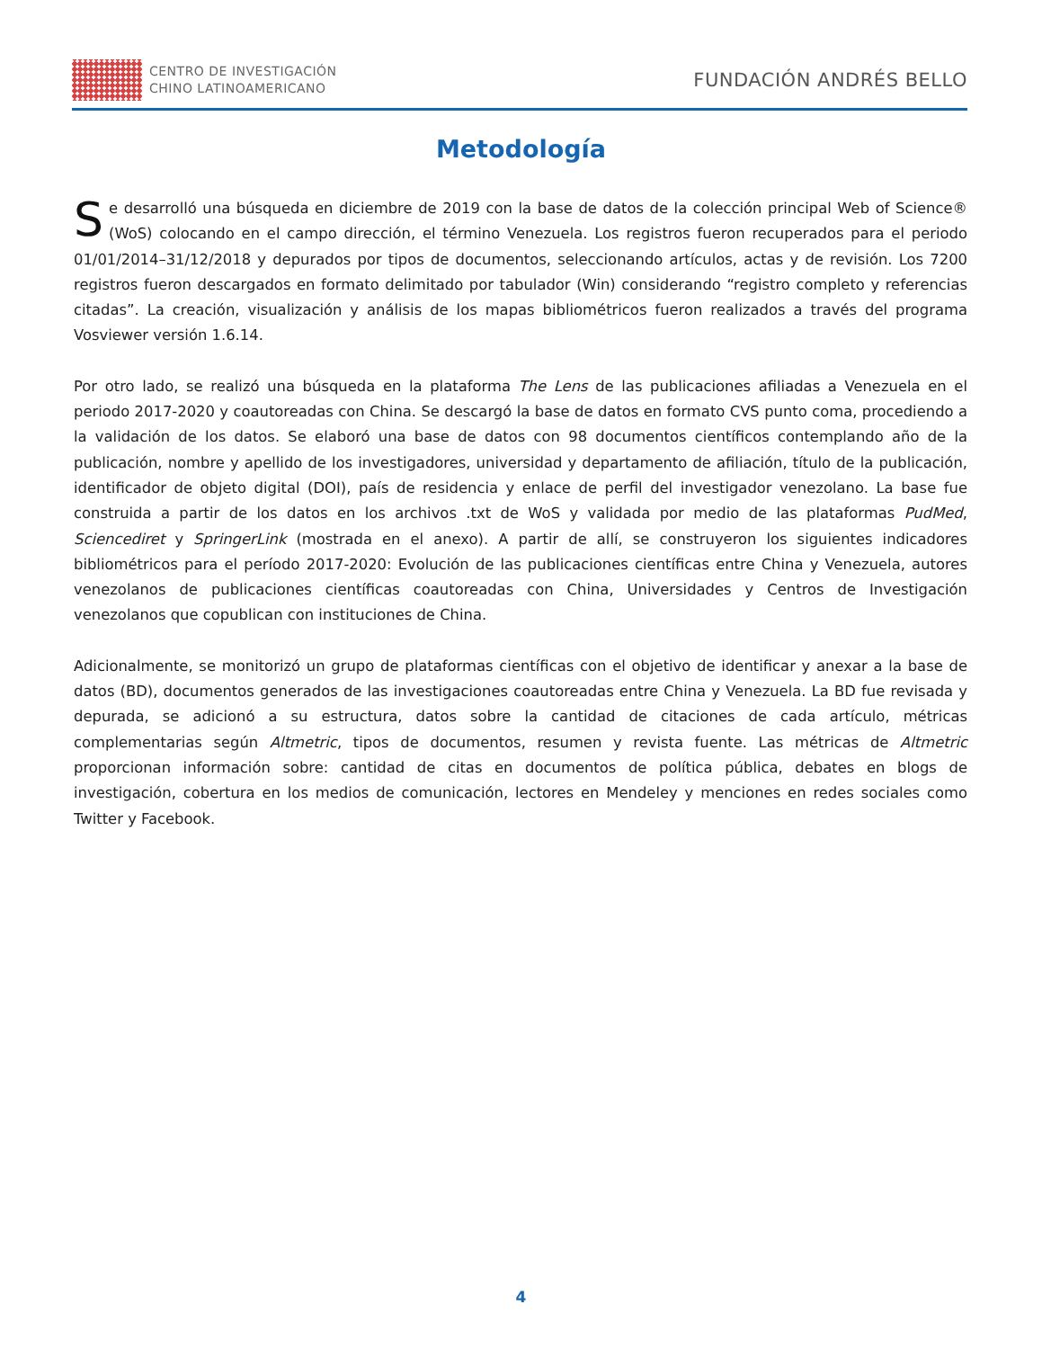CENTRO DE INVESTIGACIÓN
CHINO LATINOAMERICANO
FUNDACIÓN ANDRÉS BELLO
Metodología
Se desarrolló una búsqueda en diciembre de 2019 con la base de datos de la colección principal Web of Science® (WoS) colocando en el campo dirección, el término Venezuela. Los registros fueron recuperados para el periodo 01/01/2014–31/12/2018 y depurados por tipos de documentos, seleccionando artículos, actas y de revisión. Los 7200 registros fueron descargados en formato delimitado por tabulador (Win) considerando “registro completo y referencias citadas”. La creación, visualización y análisis de los mapas bibliométricos fueron realizados a través del programa Vosviewer versión 1.6.14.
Por otro lado, se realizó una búsqueda en la plataforma The Lens de las publicaciones afiliadas a Venezuela en el periodo 2017-2020 y coautoreadas con China. Se descargó la base de datos en formato CVS punto coma, procediendo a la validación de los datos. Se elaboró una base de datos con 98 documentos científicos contemplando año de la publicación, nombre y apellido de los investigadores, universidad y departamento de afiliación, título de la publicación, identificador de objeto digital (DOI), país de residencia y enlace de perfil del investigador venezolano. La base fue construida a partir de los datos en los archivos .txt de WoS y validada por medio de las plataformas PudMed, Sciencediret y SpringerLink (mostrada en el anexo). A partir de allí, se construyeron los siguientes indicadores bibliométricos para el período 2017-2020: Evolución de las publicaciones científicas entre China y Venezuela, autores venezolanos de publicaciones científicas coautoreadas con China, Universidades y Centros de Investigación venezolanos que copublican con instituciones de China.
Adicionalmente, se monitorizó un grupo de plataformas científicas con el objetivo de identificar y anexar a la base de datos (BD), documentos generados de las investigaciones coautoreadas entre China y Venezuela. La BD fue revisada y depurada, se adicionó a su estructura, datos sobre la cantidad de citaciones de cada artículo, métricas complementarias según Altmetric, tipos de documentos, resumen y revista fuente. Las métricas de Altmetric proporcionan información sobre: cantidad de citas en documentos de política pública, debates en blogs de investigación, cobertura en los medios de comunicación, lectores en Mendeley y menciones en redes sociales como Twitter y Facebook.
4